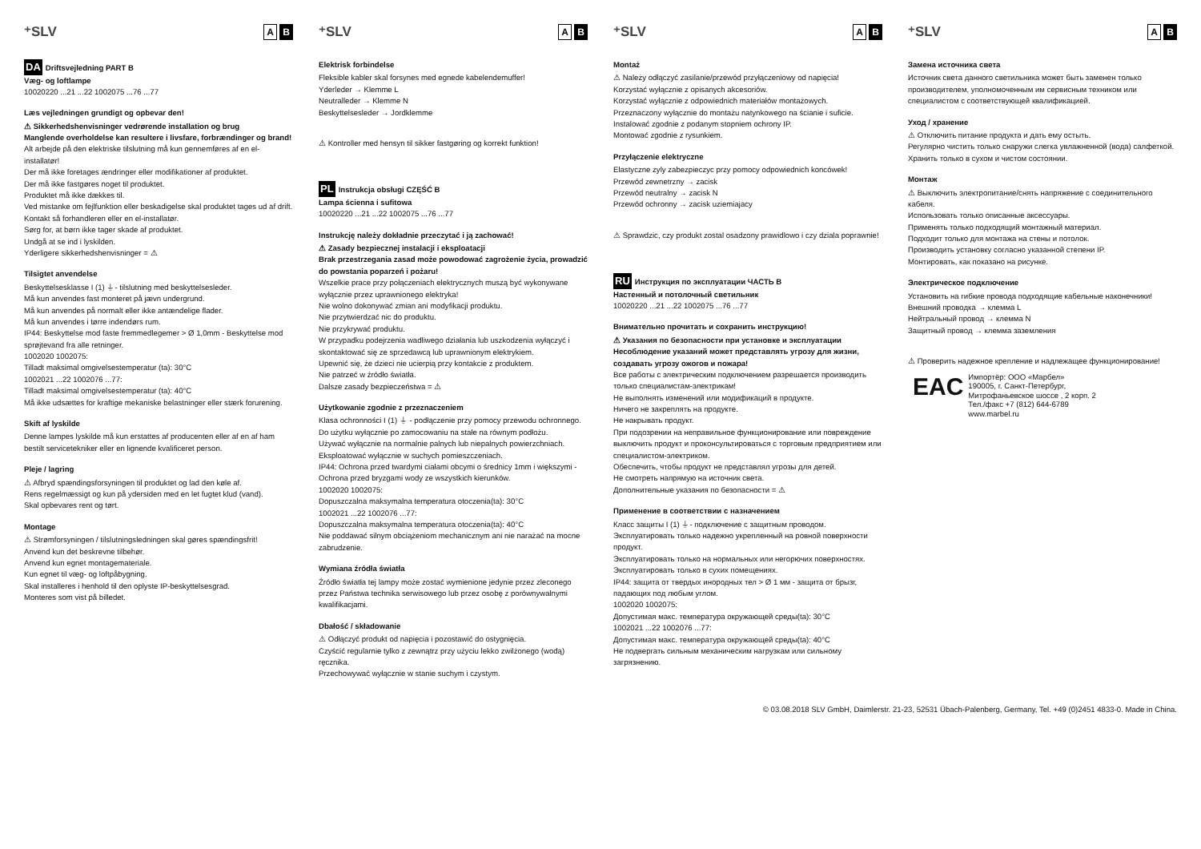⁺SLV A B
DA Driftsvejledning PART B
Væg- og loftlampe
10020220 ...21 ...22 1002075 ...76 ...77
Læs vejledningen grundigt og opbevar den!
⚠ Sikkerhedshenvisninger vedrørende installation og brug
Manglende overholdelse kan resultere i livsfare, forbrændinger og brand!
Alt arbejde på den elektriske tilslutning må kun gennemføres af en el-installatør!
Der må ikke foretages ændringer eller modifikationer af produktet.
Der må ikke fastgøres noget til produktet.
Produktet må ikke dækkes til.
Ved mistanke om fejlfunktion eller beskadigelse skal produktet tages ud af drift. Kontakt så forhandleren eller en el-installatør.
Sørg for, at børn ikke tager skade af produktet.
Undgå at se ind i lyskilden.
Yderligere sikkerhedshenvisninger = ⚠
Tilsigtet anvendelse
Beskyttelsesklasse I (1) ⏚- tilslutning med beskyttelsesleder.
Må kun anvendes fast monteret på jævn undergrund.
Må kun anvendes på normalt eller ikke antændelige flader.
Må kun anvendes i tørre indendørs rum.
IP44: Beskyttelse mod faste fremmedlegemer > Ø 1,0mm - Beskyttelse mod sprøjtevand fra alle retninger.
1002020 1002075:
Tilladt maksimal omgivelsestemperatur (ta): 30°C
1002021 ...22 1002076 ...77:
Tilladt maksimal omgivelsestemperatur (ta): 40°C
Må ikke udsættes for kraftige mekaniske belastninger eller stærk forurening.
Skift af lyskilde
Denne lampes lyskilde må kun erstattes af producenten eller af en af ham bestilt servicetekniker eller en lignende kvalificeret person.
Pleje / lagring
⚠ Afbryd spændingsforsyningen til produktet og lad den køle af.
Rens regelmæssigt og kun på ydersiden med en let fugtet klud (vand).
Skal opbevares rent og tørt.
Montage
⚠ Strømforsyningen / tilslutningsledningen skal gøres spændingsfrit!
Anvend kun det beskrevne tilbehør.
Anvend kun egnet montagemateriale.
Kun egnet til væg- og loftpåbygning.
Skal installeres i henhold til den oplyste IP-beskyttelsesgrad.
Monteres som vist på billedet.
⁺SLV A B
Elektrisk forbindelse
Fleksible kabler skal forsynes med egnede kabelendemuffer!
Yderleder → Klemme L
Neutralleder → Klemme N
Beskyttelsesleder → Jordklemme
⚠ Kontroller med hensyn til sikker fastgøring og korrekt funktion!
PL Instrukcja obsługi CZĘŚĆ B
Lampa ścienna i sufitowa
10020220 ...21 ...22 1002075 ...76 ...77
Instrukcję należy dokładnie przeczytać i ją zachować!
⚠ Zasady bezpiecznej instalacji i eksploatacji
Brak przestrzegania zasad może powodować zagrożenie życia, prowadzić do powstania poparzeń i pożaru!
Wszelkie prace przy połączeniach elektrycznych muszą być wykonywane wyłącznie przez uprawnionego elektryka!
Nie wolno dokonywać zmian ani modyfikacji produktu.
Nie przytwierdzać nic do produktu.
Nie przykrywać produktu.
W przypadku podejrzenia wadliwego działania lub uszkodzenia wyłączyć i skontaktować się ze sprzedawcą lub uprawnionym elektrykiem.
Upewnić się, że dzieci nie ucierpią przy kontakcie z produktem.
Nie patrzeć w źródło światła.
Dalsze zasady bezpieczeństwa = ⚠
Użytkowanie zgodnie z przeznaczeniem
Klasa ochronności I (1) ⏚ - podłączenie przy pomocy przewodu ochronnego.
Do użytku wyłącznie po zamocowaniu na stałe na równym podłożu.
Używać wyłącznie na normalnie palnych lub niepalnych powierzchniach.
Eksploatować wyłącznie w suchych pomieszczeniach.
IP44: Ochrona przed twardymi ciałami obcymi o średnicy 1mm i większymi - Ochrona przed bryzgami wody ze wszystkich kierunków.
1002020 1002075:
Dopuszczalna maksymalna temperatura otoczenia(ta): 30°C
1002021 ...22 1002076 ...77:
Dopuszczalna maksymalna temperatura otoczenia(ta): 40°C
Nie poddawać silnym obciążeniom mechanicznym ani nie narażać na mocne zabrudzenie.
Wymiana źródła światła
Źródło światła tej lampy może zostać wymienione jedynie przez zleconego przez Państwa technika serwisowego lub przez osobę z porównywalnymi kwalifikacjami.
Dbałość / składowanie
⚠ Odłączyć produkt od napięcia i pozostawić do ostygnięcia.
Czyścić regularnie tylko z zewnątrz przy użyciu lekko zwilżonego (wodą) ręcznika.
Przechowywać wyłącznie w stanie suchym i czystym.
⁺SLV A B
Montaż
⚠ Należy odłączyć zasilanie/przewód przyłączeniowy od napięcia!
Korzystać wyłącznie z opisanych akcesoriów.
Korzystać wyłącznie z odpowiednich materiałów montażowych.
Przeznaczony wyłącznie do montażu natynkowego na ścianie i suficie.
Instalować zgodnie z podanym stopniem ochrony IP.
Montować zgodnie z rysunkiem.
Przyłączenie elektryczne
Elastyczne zyly zabezpieczyc przy pomocy odpowiednich koncówek!
Przewód zewnetrzny → zacisk
Przewód neutralny → zacisk N
Przewód ochronny → zacisk uziemiajacy
⚠ Sprawdzic, czy produkt zostal osadzony prawidlowo i czy dziala poprawnie!
RU Инструкция по эксплуатации ЧАСТЬ B
Настенный и потолочный светильник
10020220 ...21 ...22 1002075 ...76 ...77
Внимательно прочитать и сохранить инструкцию!
⚠ Указания по безопасности при установке и эксплуатации
Несоблюдение указаний может представлять угрозу для жизни, создавать угрозу ожогов и пожара!
Все работы с электрическим подключением разрешается производить только специалистам-электрикам!
Не выполнять изменений или модификаций в продукте.
Ничего не закреплять на продукте.
Не накрывать продукт.
При подозрении на неправильное функционирование или повреждение выключить продукт и проконсультироваться с торговым предприятием или специалистом-электриком.
Обеспечить, чтобы продукт не представлял угрозы для детей.
Не смотреть напрямую на источник света.
Дополнительные указания по безопасности = ⚠
Применение в соответствии с назначением
Класс защиты I (1) ⏚- подключение с защитным проводом.
Эксплуатировать только надежно укрепленный на ровной поверхности продукт.
Эксплуатировать только на нормальных или негорючих поверхностях.
Эксплуатировать только в сухих помещениях.
IP44: защита от твердых инородных тел > Ø 1 мм - защита от брызг, падающих под любым углом.
1002020 1002075:
Допустимая макс. температура окружающей среды(ta): 30°C
1002021 ...22 1002076 ...77:
Допустимая макс. температура окружающей среды(ta): 40°C
Не подвергать сильным механическим нагрузкам или сильному загрязнению.
⁺SLV A B
Замена источника света
Источник света данного светильника может быть заменен только производителем, уполномоченным им сервисным техником или специалистом с соответствующей квалификацией.
Уход / хранение
⚠ Отключить питание продукта и дать ему остыть.
Регулярно чистить только снаружи слегка увлажненной (вода) салфеткой.
Хранить только в сухом и чистом состоянии.
Монтаж
⚠ Выключить электропитание/снять напряжение с соединительного кабеля.
Использовать только описанные аксессуары.
Применять только подходящий монтажный материал.
Подходит только для монтажа на стены и потолок.
Производить установку согласно указанной степени IP.
Монтировать, как показано на рисунке.
Электрическое подключение
Установить на гибкие провода подходящие кабельные наконечники!
Внешний проводка → клемма L
Нейтральный провод → клемма N
Защитный провод → клемма заземления
⚠ Проверить надежное крепление и надлежащее функционирование!
EAC
Импортёр: ООО «Марбел»
190005, г. Санкт-Петербург,
Митрофаньевское шоссе , 2 корп. 2
Тел./факс +7 (812) 644-6789
www.marbel.ru
© 03.08.2018 SLV GmbH, Daimlerstr. 21-23, 52531 Übach-Palenberg, Germany, Tel. +49 (0)2451 4833-0. Made in China.